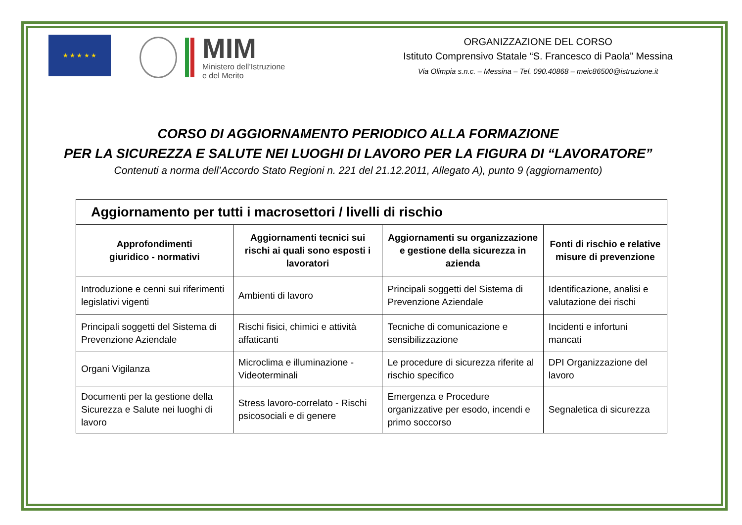★ ★ ★ ★ ★
MIM
Ministero dell’Istruzione
e del Merito
ORGANIZZAZIONE DEL CORSO
Istituto Comprensivo Statale “S. Francesco di Paola” Messina
Via Olimpia s.n.c. – Messina – Tel. 090.40868 – meic86500@istruzione.it
CORSO DI AGGIORNAMENTO PERIODICO ALLA FORMAZIONE
PER LA SICUREZZA E SALUTE NEI LUOGHI DI LAVORO PER LA FIGURA DI “LAVORATORE”
Contenuti a norma dell’Accordo Stato Regioni n. 221 del 21.12.2011, Allegato A), punto 9 (aggiornamento)
| Aggiornamento per tutti i macrosettori / livelli di rischio | | | |
| --- | --- | --- | --- |
| Approfondimenti giuridico - normativi | Aggiornamenti tecnici sui rischi ai quali sono esposti i lavoratori | Aggiornamenti su organizzazione e gestione della sicurezza in azienda | Fonti di rischio e relative misure di prevenzione |
| Introduzione e cenni sui riferimenti legislativi vigenti | Ambienti di lavoro | Principali soggetti del Sistema di Prevenzione Aziendale | Identificazione, analisi e valutazione dei rischi |
| Principali soggetti del Sistema di Prevenzione Aziendale | Rischi fisici, chimici e attività affaticanti | Tecniche di comunicazione e sensibilizzazione | Incidenti e infortuni mancati |
| Organi Vigilanza | Microclima e illuminazione - Videoterminali | Le procedure di sicurezza riferite al rischio specifico | DPI Organizzazione del lavoro |
| Documenti per la gestione della Sicurezza e Salute nei luoghi di lavoro | Stress lavoro-correlato - Rischi psicosociali e di genere | Emergenza e Procedure organizzative per esodo, incendi e primo soccorso | Segnaletica di sicurezza |